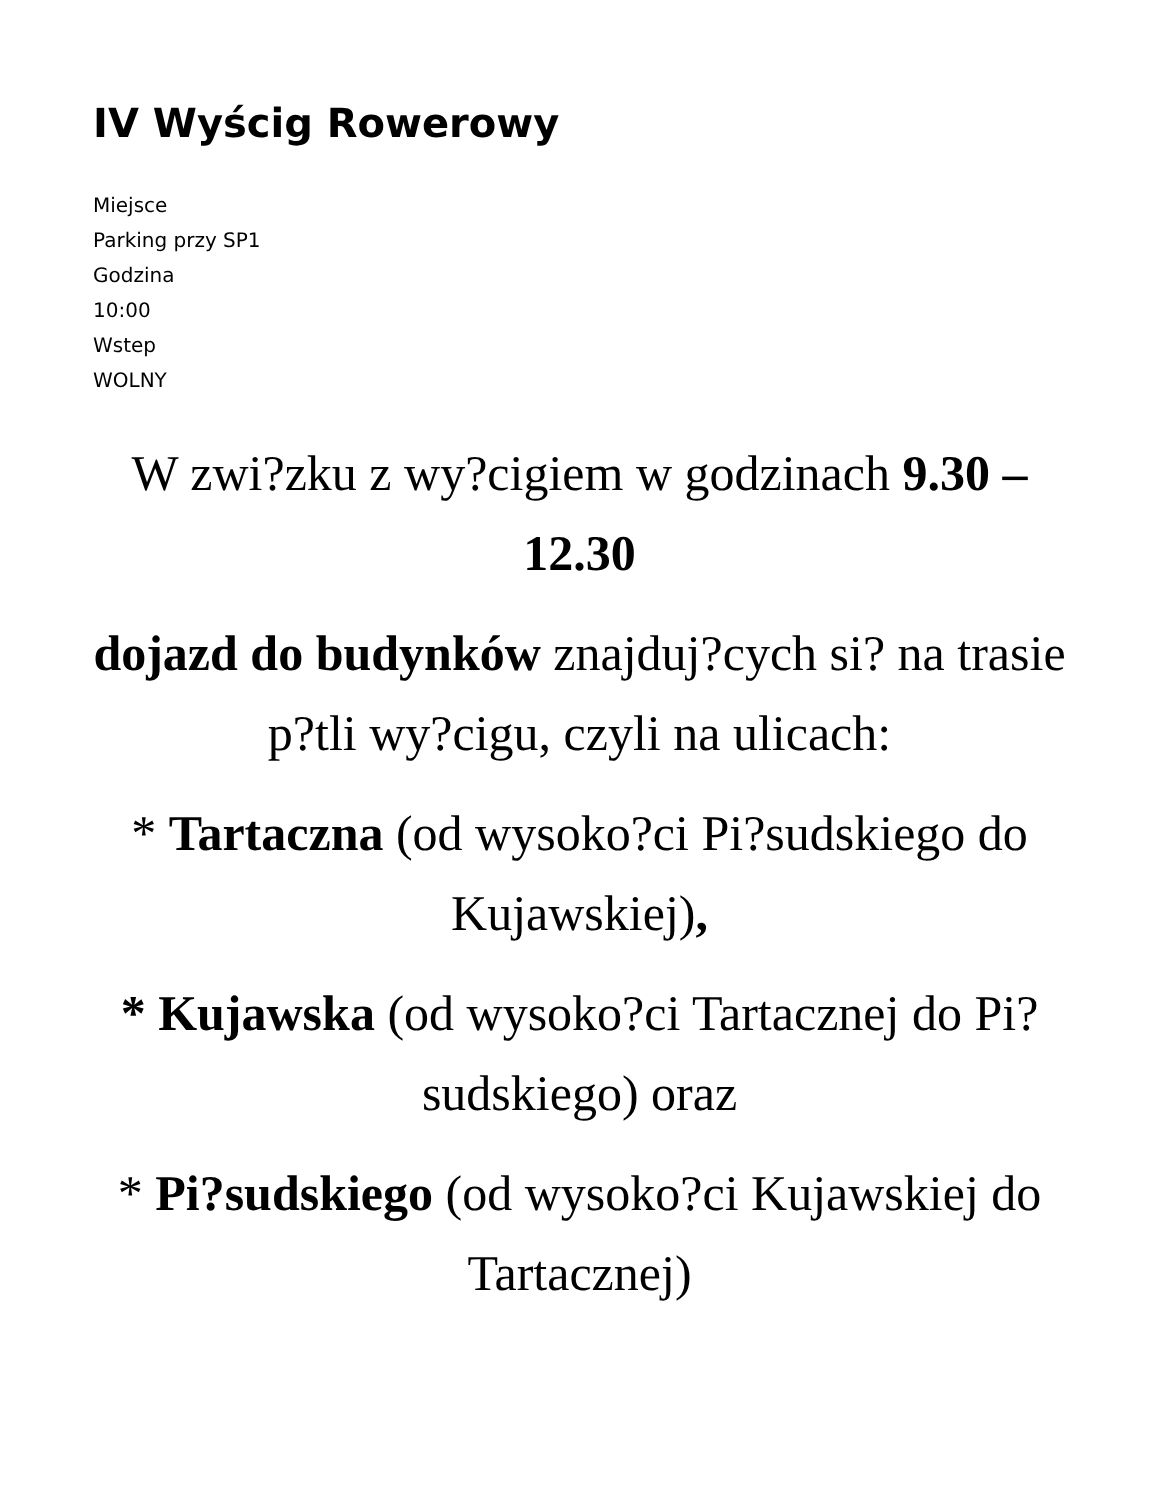IV Wyścig Rowerowy
Miejsce
Parking przy SP1
Godzina
10:00
Wstep
WOLNY
W zwi?zku z wy?cigiem w godzinach 9.30 – 12.30
dojazd do budynków znajduj?cych si? na trasie p?tli wy?cigu, czyli na ulicach:
* Tartaczna (od wysoko?ci Pi?sudskiego do Kujawskiej),
* Kujawska (od wysoko?ci Tartacznej do Pi?sudskiego) oraz
* Pi?sudskiego (od wysoko?ci Kujawskiej do Tartacznej)